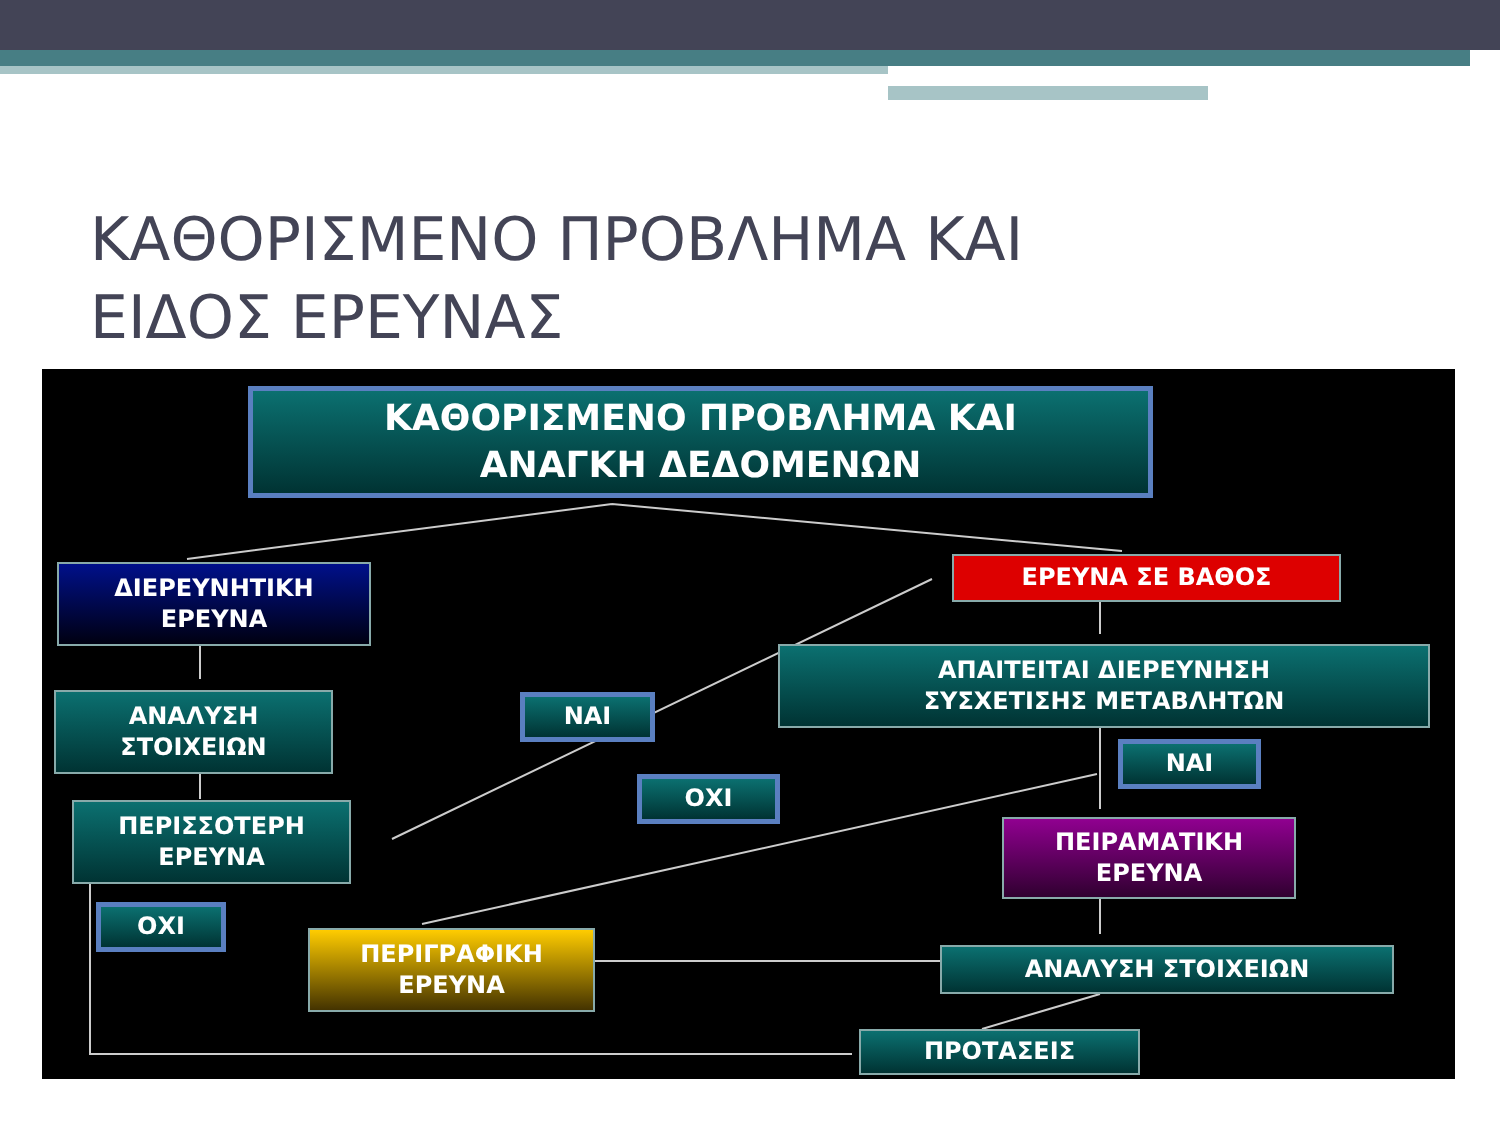ΚΑΘΟΡΙΣΜΕΝΟ ΠΡΟΒΛΗΜΑ ΚΑΙ
ΕΙΔΟΣ ΕΡΕΥΝΑΣ
ΚΑΘΟΡΙΣΜΕΝΟ ΠΡΟΒΛΗΜΑ ΚΑΙ
ΑΝΑΓΚΗ ΔΕΔΟΜΕΝΩΝ
ΔΙΕΡΕΥΝΗΤΙΚΗ
ΕΡΕΥΝΑ
ΕΡΕΥΝΑ ΣΕ ΒΑΘΟΣ
ΑΝΑΛΥΣΗ
ΣΤΟΙΧΕΙΩΝ
ΝΑΙ
ΑΠΑΙΤΕΙΤΑΙ ΔΙΕΡΕΥΝΗΣΗ
ΣΥΣΧΕΤΙΣΗΣ ΜΕΤΑΒΛΗΤΩΝ
ΝΑΙ
ΟΧΙ
ΠΕΡΙΣΣΟΤΕΡΗ
ΕΡΕΥΝΑ
ΠΕΙΡΑΜΑΤΙΚΗ
ΕΡΕΥΝΑ
ΟΧΙ
ΠΕΡΙΓΡΑΦΙΚΗ
ΕΡΕΥΝΑ
ΑΝΑΛΥΣΗ ΣΤΟΙΧΕΙΩΝ
ΠΡΟΤΑΣΕΙΣ